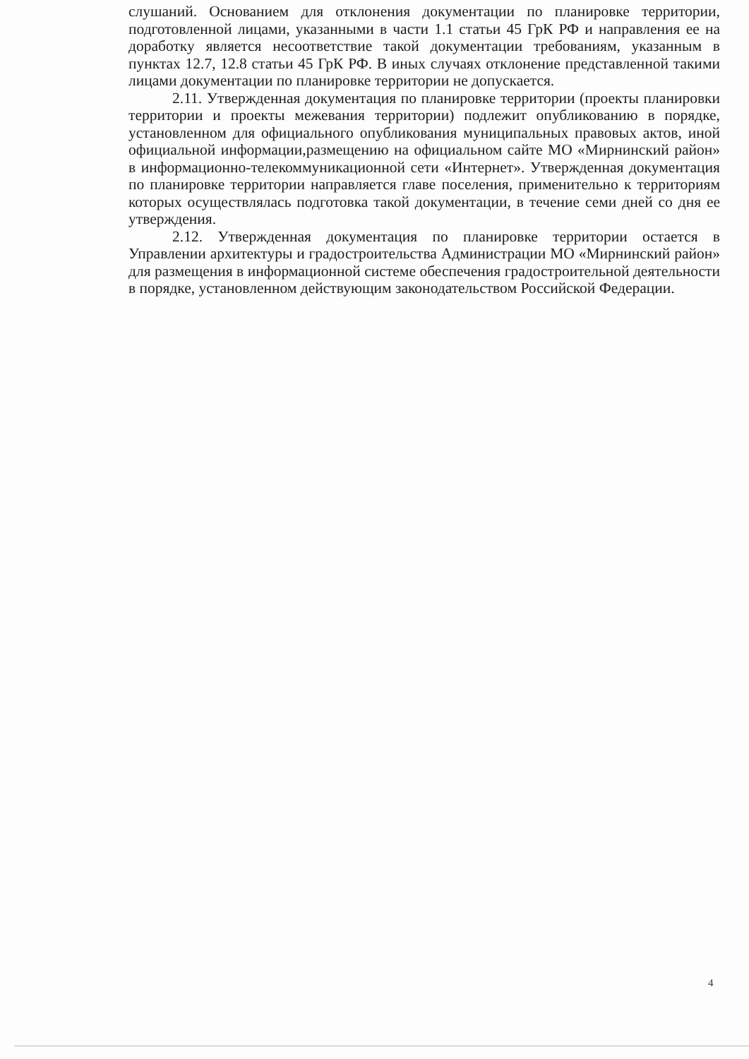слушаний. Основанием для отклонения документации по планировке территории, подготовленной лицами, указанными в части 1.1 статьи 45 ГрК РФ и направления ее на доработку является несоответствие такой документации требованиям, указанным в пунктах 12.7, 12.8 статьи 45 ГрК РФ. В иных случаях отклонение представленной такими лицами документации по планировке территории не допускается.
2.11. Утвержденная документация по планировке территории (проекты планировки территории и проекты межевания территории) подлежит опубликованию в порядке, установленном для официального опубликования муниципальных правовых актов, иной официальной информации,размещению на официальном сайте МО «Мирнинский район» в информационно-телекоммуникационной сети «Интернет». Утвержденная документация по планировке территории направляется главе поселения, применительно к территориям которых осуществлялась подготовка такой документации, в течение семи дней со дня ее утверждения.
2.12. Утвержденная документация по планировке территории остается в Управлении архитектуры и градостроительства Администрации МО «Мирнинский район» для размещения в информационной системе обеспечения градостроительной деятельности в порядке, установленном действующим законодательством Российской Федерации.
4